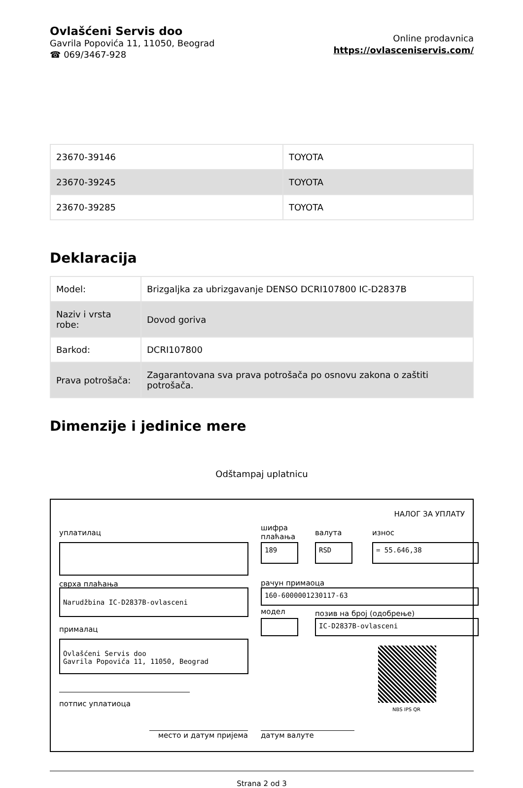Ovlašćeni Servis doo
Gavrila Popovića 11, 11050, Beograd
☎ 069/3467-928
Online prodavnica
https://ovlasceniservis.com/
| 23670-39146 | TOYOTA |
| 23670-39245 | TOYOTA |
| 23670-39285 | TOYOTA |
Deklaracija
| Model: | Brizgaljka za ubrizgavanje DENSO DCRI107800 IC-D2837B |
| Naziv i vrsta robe: | Dovod goriva |
| Barkod: | DCRI107800 |
| Prava potrošača: | Zagarantovana sva prava potrošača po osnovu zakona o zaštiti potrošača. |
Dimenzije i jedinice mere
Odštampaj uplatnicu
НАЛОГ ЗА УПЛАТУ
уплатилац
сврха плаћања
Narudžbina IC-D2837B-ovlasceni
прималац
Ovlašćeni Servis doo
Gavrila Popovića 11, 11050, Beograd
потпис уплатиоца
место и датум пријема датум валуте
шифра
плаћања
валута износ
189 RSD = 55.646,38
рачун примаоца
160-6000001230117-63
модел позив на број (одобрење)
IC-D2837B-ovlasceni
NBS IPS QR
Strana 2 od 3